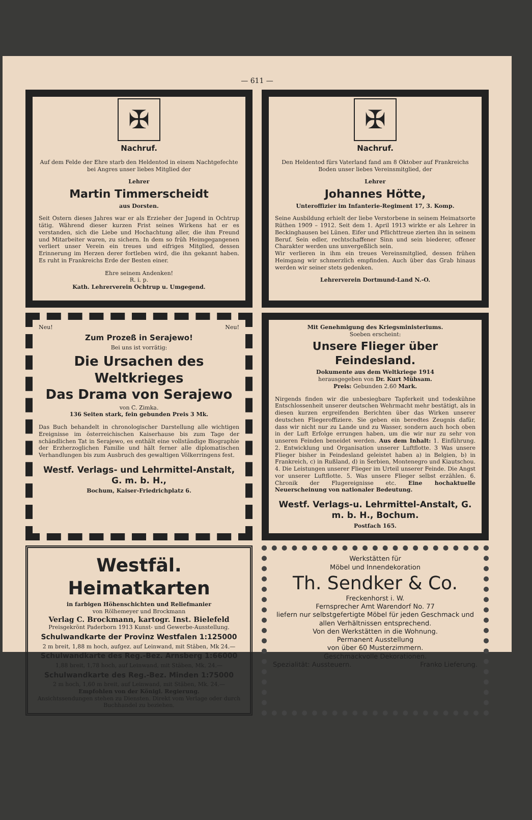— 611 —
✠
Nachruf.
Auf dem Felde der Ehre starb den Heldentod in einem Nachtgefechte bei Angres unser liebes Mitglied der
Lehrer
Martin Timmerscheidt
aus Dorsten.
Seit Ostern dieses Jahres war er als Erzieher der Jugend in Ochtrup tätig. Während dieser kurzen Frist seines Wirkens hat er es verstanden, sich die Liebe und Hochachtung aller, die ihm Freund und Mitarbeiter waren, zu sichern. In dem so früh Heimgegangenen verliert unser Verein ein treues und eifriges Mitglied, dessen Erinnerung im Herzen derer fortleben wird, die ihn gekannt haben. Es ruht in Frankreichs Erde der Besten einer.
Ehre seinem Andenken!
R. i. p.
Kath. Lehrerverein Ochtrup u. Umgegend.
✠
Nachruf.
Den Heldentod fürs Vaterland fand am 8 Oktober auf Frankreichs Boden unser liebes Vereinsmitglied, der
Lehrer
Johannes Hötte,
Unteroffizier im Infanterie-Regiment 17, 3. Komp.
Seine Ausbildung erhielt der liebe Verstorbene in seinem Heimatsorte Rüthen 1909 – 1912. Seit dem 1. April 1913 wirkte er als Lehrer in Beckinghausen bei Lünen. Eifer und Pflichttreue zierten ihn in seinem Beruf. Sein edler, rechtschaffener Sinn und sein biederer, offener Charakter werden uns unvergeßlich sein.
Wir verlieren in ihm ein treues Vereinsmitglied, dessen frühen Heimgang wir schmerzlich empfinden. Auch über das Grab hinaus werden wir seiner stets gedenken.
Lehrerverein Dortmund-Land N.-O.
Neu! Neu!
Zum Prozeß in Serajewo!
Bei uns ist vorrätig:
Die Ursachen des Weltkrieges
Das Drama von Serajewo
von C. Zimka.
136 Seiten stark, fein gebunden Preis 3 Mk.
Das Buch behandelt in chronologischer Darstellung alle wichtigen Ereignisse im österreichischen Kaiserhause bis zum Tage der schändlichen Tat in Serajewo, es enthält eine vollständige Biographie der Erzherzoglichen Familie und hält ferner alle diplomatischen Verhandlungen bis zum Ausbruch des gewaltigen Völkerringens fest.
Westf. Verlags- und Lehrmittel-Anstalt, G. m. b. H.,
Bochum, Kaiser-Friedrichplatz 6.
Mit Genehmigung des Kriegsministeriums.
Soeben erscheint:
Unsere Flieger über Feindesland.
Dokumente aus dem Weltkriege 1914
herausgegeben von Dr. Kurt Mühsam.
Preis: Gebunden 2.60 Mark.
Nirgends finden wir die unbesiegbare Tapferkeit und todeskühne Entschlossenheit unserer deutschen Wehrmacht mehr bestätigt, als in diesen kurzen ergreifenden Berichten über das Wirken unserer deutschen Fliegeroffiziere. Sie geben ein beredtes Zeugnis dafür, dass wir nicht nur zu Lande und zu Wasser, sondern auch hoch oben in der Luft Erfolge errungen haben, um die wir nur zu sehr von unseren Feinden beneidet werden. Aus dem Inhalt: 1. Einführung. 2. Entwicklung und Organisation unserer Luftflotte. 3 Was unsere Flieger bisher in Feindesland geleistet haben a) in Belgien, b) in Frankreich, c) in Rußland, d) in Serbien, Montenegro und Kiautschou. 4. Die Leistungen unserer Flieger im Urteil unserer Feinde. Die Angst vor unserer Luftflotte. 5. Was unsere Flieger selbst erzählen. 6. Chronik der Flugereignisse etc. Eine hochaktuelle Neuerscheinung von nationaler Bedeutung.
Westf. Verlags-u. Lehrmittel-Anstalt, G. m. b. H., Bochum.
Postfach 165.
Westfäl. Heimatkarten
in farbigen Höhenschichten und Reliefmanier
von Rölhemeyer und Brockmann
Verlag C. Brockmann, kartogr. Inst. Bielefeld
Preisgekrönt Paderborn 1913 Kunst- und Gewerbe-Ausstellung.
Schulwandkarte der Provinz Westfalen 1:125000
2 m breit, 1,88 m hoch, aufgez. auf Leinwand, mit Stäben, Mk 24.—
Schulwandkarte des Reg.-Bez. Arnsberg 1:66000
1,88 breit, 1,78 hoch, auf Leinwand, mit Stäben, Mk. 24.—
Schulwandkarte des Reg.-Bez. Minden 1:75000
2 m hoch, 1,60 m breit, auf Leinwand, mit Stäben, Mk. 24.—
Empfohlen von der Königl. Regierung.
Ansichtssendungen stehen zu Diensten. Direkt vom Verlage oder durch Buchhandel zu beziehen.
Werkstätten für
Möbel und Innendekoration
Th. Sendker & Co.
Freckenhorst i. W.
Fernsprecher Amt Warendorf No. 77
liefern nur selbstgefertigte Möbel für jeden Geschmack und allen Verhältnissen entsprechend.
Von den Werkstätten in die Wohnung.
Permanent Ausstellung
von über 60 Musterzimmern.
Geschmackvolle Dekorationen.
Spezialität: Aussteuern. Franko Lieferung.